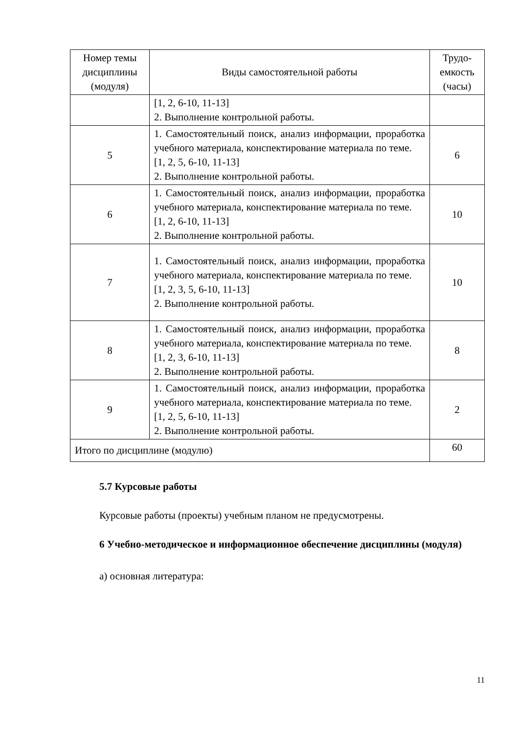| Номер темы дисциплины (модуля) | Виды самостоятельной работы | Трудо-емкость (часы) |
| --- | --- | --- |
| | [1, 2, 6-10, 11-13] 2. Выполнение контрольной работы. | |
| 5 | 1. Самостоятельный поиск, анализ информации, проработка учебного материала, конспектирование материала по теме. [1, 2, 5, 6-10, 11-13] 2. Выполнение контрольной работы. | 6 |
| 6 | 1. Самостоятельный поиск, анализ информации, проработка учебного материала, конспектирование материала по теме. [1, 2, 6-10, 11-13] 2. Выполнение контрольной работы. | 10 |
| 7 | 1. Самостоятельный поиск, анализ информации, проработка учебного материала, конспектирование материала по теме. [1, 2, 3, 5, 6-10, 11-13] 2. Выполнение контрольной работы. | 10 |
| 8 | 1. Самостоятельный поиск, анализ информации, проработка учебного материала, конспектирование материала по теме. [1, 2, 3, 6-10, 11-13] 2. Выполнение контрольной работы. | 8 |
| 9 | 1. Самостоятельный поиск, анализ информации, проработка учебного материала, конспектирование материала по теме. [1, 2, 5, 6-10, 11-13] 2. Выполнение контрольной работы. | 2 |
| Итого по дисциплине (модулю) | | 60 |
5.7 Курсовые работы
Курсовые работы (проекты) учебным планом не предусмотрены.
6 Учебно-методическое и информационное обеспечение дисциплины (модуля)
а) основная литература:
11